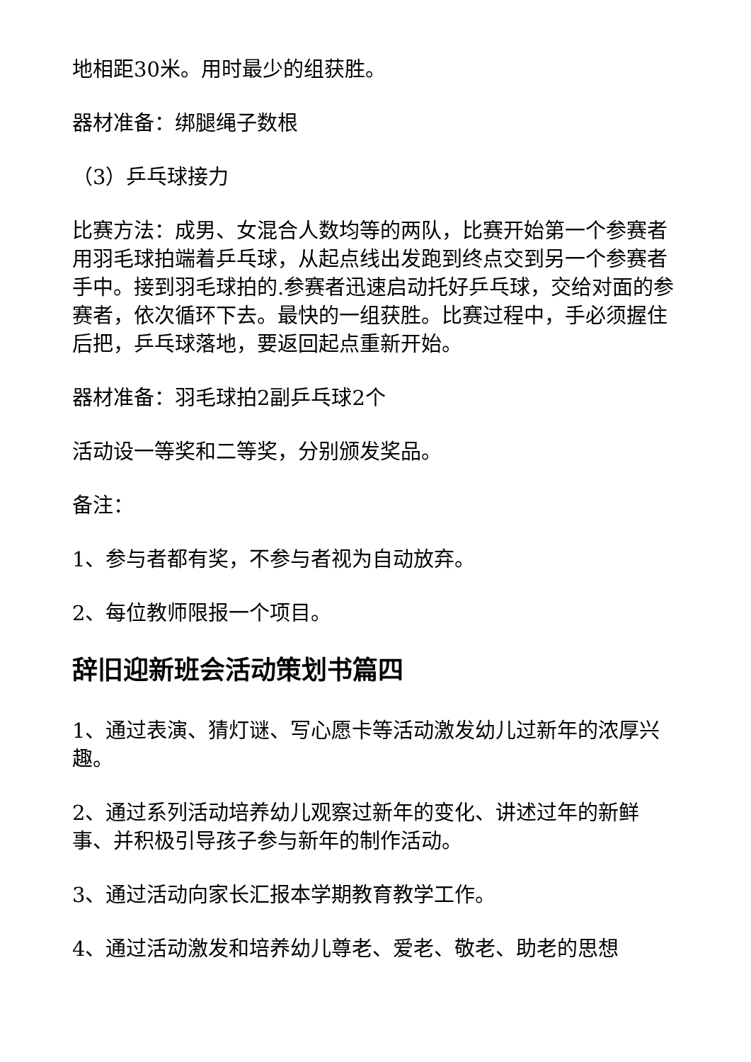地相距30米。用时最少的组获胜。
器材准备：绑腿绳子数根
（3）乒乓球接力
比赛方法：成男、女混合人数均等的两队，比赛开始第一个参赛者用羽毛球拍端着乒乓球，从起点线出发跑到终点交到另一个参赛者手中。接到羽毛球拍的.参赛者迅速启动托好乒乓球，交给对面的参赛者，依次循环下去。最快的一组获胜。比赛过程中，手必须握住后把，乒乓球落地，要返回起点重新开始。
器材准备：羽毛球拍2副乒乓球2个
活动设一等奖和二等奖，分别颁发奖品。
备注：
1、参与者都有奖，不参与者视为自动放弃。
2、每位教师限报一个项目。
辞旧迎新班会活动策划书篇四
1、通过表演、猜灯谜、写心愿卡等活动激发幼儿过新年的浓厚兴趣。
2、通过系列活动培养幼儿观察过新年的变化、讲述过年的新鲜事、并积极引导孩子参与新年的制作活动。
3、通过活动向家长汇报本学期教育教学工作。
4、通过活动激发和培养幼儿尊老、爱老、敬老、助老的思想